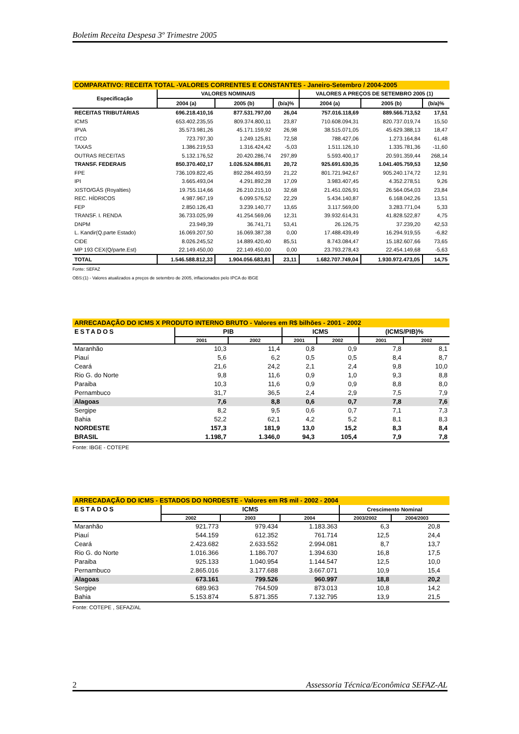Boletim Receita Despesa 3º Trimestre 2005
| COMPARATIVO: RECEITA TOTAL -VALORES CORRENTES E CONSTANTES - Janeiro-Setembro / 2004-2005 | | | | | | |
| Especificação | VALORES NOMINAIS | | | VALORES A PREÇOS DE SETEMBRO 2005 (1) | | |
| | 2004 (a) | 2005 (b) | (b/a)% | 2004 (a) | 2005 (b) | (b/a)% |
| RECEITAS TRIBUTÁRIAS | 696.218.410,16 | 877.531.797,00 | 26,04 | 757.016.118,69 | 889.566.713,52 | 17,51 |
| ICMS | 653.402.235,55 | 809.374.800,11 | 23,87 | 710.608.094,31 | 820.737.019,74 | 15,50 |
| IPVA | 35.573.981,26 | 45.171.159,92 | 26,98 | 38.515.071,05 | 45.629.388,13 | 18,47 |
| ITCD | 723.797,30 | 1.249.125,81 | 72,58 | 788.427,06 | 1.273.164,84 | 61,48 |
| TAXAS | 1.386.219,53 | 1.316.424,42 | -5,03 | 1.511.126,10 | 1.335.781,36 | -11,60 |
| OUTRAS RECEITAS | 5.132.176,52 | 20.420.286,74 | 297,89 | 5.593.400,17 | 20.591.359,44 | 268,14 |
| TRANSF. FEDERAIS | 850.370.402,17 | 1.026.524.886,81 | 20,72 | 925.691.630,35 | 1.041.405.759,53 | 12,50 |
| FPE | 736.109.822,45 | 892.284.493,59 | 21,22 | 801.721.942,67 | 905.240.174,72 | 12,91 |
| IPI | 3.665.493,04 | 4.291.892,28 | 17,09 | 3.983.407,45 | 4.352.278,51 | 9,26 |
| XISTO/GÁS (Royalties) | 19.755.114,66 | 26.210.215,10 | 32,68 | 21.451.026,91 | 26.564.054,03 | 23,84 |
| REC. HÍDRICOS | 4.987.967,19 | 6.099.576,52 | 22,29 | 5.434.140,87 | 6.168.042,26 | 13,51 |
| FEP | 2.850.126,43 | 3.239.140,77 | 13,65 | 3.117.569,00 | 3.283.771,04 | 5,33 |
| TRANSF. I. RENDA | 36.733.025,99 | 41.254.569,06 | 12,31 | 39.932.614,31 | 41.828.522,87 | 4,75 |
| DNPM | 23.949,39 | 36.741,71 | 53,41 | 26.126,75 | 37.239,20 | 42,53 |
| L. Kandir(Q.parte Estado) | 16.069.207,50 | 16.069.387,38 | 0,00 | 17.488.439,49 | 16.294.919,55 | -6,82 |
| CIDE | 8.026.245,52 | 14.889.420,40 | 85,51 | 8.743.084,47 | 15.182.607,66 | 73,65 |
| MP 193 CEX(Q/parte.Est) | 22.149.450,00 | 22.149.450,00 | 0,00 | 23.793.278,43 | 22.454.149,68 | -5,63 |
| TOTAL | 1.546.588.812,33 | 1.904.056.683,81 | 23,11 | 1.682.707.749,04 | 1.930.972.473,05 | 14,75 |
Fonte: SEFAZ
OBS:(1) - Valores atualizados a preços de setembro de 2005, inflacionados pelo IPCA do IBGE
| ARRECADAÇÃO DO ICMS X PRODUTO INTERNO BRUTO - Valores em R$ bilhões - 2001 - 2002 | | | | | | |
| ESTADOS | PIB | | ICMS | | (ICMS/PIB)% | |
| | 2001 | 2002 | 2001 | 2002 | 2001 | 2002 |
| Maranhão | 10,3 | 11,4 | 0,8 | 0,9 | 7,8 | 8,1 |
| Piauí | 5,6 | 6,2 | 0,5 | 0,5 | 8,4 | 8,7 |
| Ceará | 21,6 | 24,2 | 2,1 | 2,4 | 9,8 | 10,0 |
| Rio G. do Norte | 9,8 | 11,6 | 0,9 | 1,0 | 9,3 | 8,8 |
| Paraiba | 10,3 | 11,6 | 0,9 | 0,9 | 8,8 | 8,0 |
| Pernambuco | 31,7 | 36,5 | 2,4 | 2,9 | 7,5 | 7,9 |
| Alagoas | 7,6 | 8,8 | 0,6 | 0,7 | 7,8 | 7,6 |
| Sergipe | 8,2 | 9,5 | 0,6 | 0,7 | 7,1 | 7,3 |
| Bahia | 52,2 | 62,1 | 4,2 | 5,2 | 8,1 | 8,3 |
| NORDESTE | 157,3 | 181,9 | 13,0 | 15,2 | 8,3 | 8,4 |
| BRASIL | 1.198,7 | 1.346,0 | 94,3 | 105,4 | 7,9 | 7,8 |
Fonte: IBGE - COTEPE
| ARRECADAÇÃO DO ICMS - ESTADOS DO NORDESTE - Valores em R$ mil - 2002 - 2004 | | | | | | |
| ESTADOS | ICMS | | | Crescimento Nominal | | |
| | 2002 | 2003 | 2004 | 2003/2002 | 2004/2003 | |
| Maranhão | 921.773 | 979.434 | 1.183.363 | 6,3 | 20,8 | |
| Piauí | 544.159 | 612.352 | 761.714 | 12,5 | 24,4 | |
| Ceará | 2.423.682 | 2.633.552 | 2.994.081 | 8,7 | 13,7 | |
| Rio G. do Norte | 1.016.366 | 1.186.707 | 1.394.630 | 16,8 | 17,5 | |
| Paraiba | 925.133 | 1.040.954 | 1.144.547 | 12,5 | 10,0 | |
| Pernambuco | 2.865.016 | 3.177.688 | 3.667.071 | 10,9 | 15,4 | |
| Alagoas | 673.161 | 799.526 | 960.997 | 18,8 | 20,2 | |
| Sergipe | 689.963 | 764.509 | 873.013 | 10,8 | 14,2 | |
| Bahia | 5.153.874 | 5.871.355 | 7.132.795 | 13,9 | 21,5 | |
Fonte: COTEPE , SEFAZ/AL
2 Assessoria Técnica/Econômica SEFAZ-AL